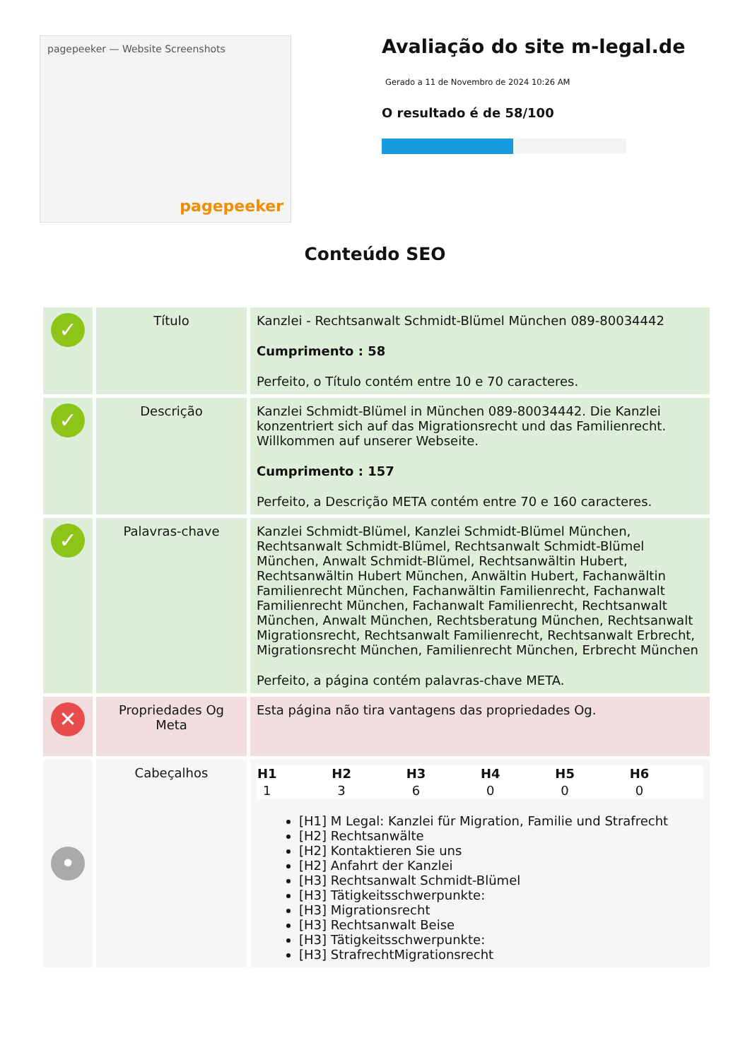pagepeeker — Website Screenshots
pagepeeker
Avaliação do site m-legal.de
Gerado a 11 de Novembro de 2024 10:26 AM
O resultado é de 58/100
Conteúdo SEO
| ✓ | Título | Kanzlei - Rechtsanwalt Schmidt-Blümel München 089-80034442 Cumprimento : 58 Perfeito, o Título contém entre 10 e 70 caracteres. |
| ✓ | Descrição | Kanzlei Schmidt-Blümel in München 089-80034442. Die Kanzlei konzentriert sich auf das Migrationsrecht und das Familienrecht. Willkommen auf unserer Webseite. Cumprimento : 157 Perfeito, a Descrição META contém entre 70 e 160 caracteres. |
| ✓ | Palavras-chave | Kanzlei Schmidt-Blümel, Kanzlei Schmidt-Blümel München, Rechtsanwalt Schmidt-Blümel, Rechtsanwalt Schmidt-Blümel München, Anwalt Schmidt-Blümel, Rechtsanwältin Hubert, Rechtsanwältin Hubert München, Anwältin Hubert, Fachanwältin Familienrecht München, Fachanwältin Familienrecht, Fachanwalt Familienrecht München, Fachanwalt Familienrecht, Rechtsanwalt München, Anwalt München, Rechtsberatung München, Rechtsanwalt Migrationsrecht, Rechtsanwalt Familienrecht, Rechtsanwalt Erbrecht, Migrationsrecht München, Familienrecht München, Erbrecht München Perfeito, a página contém palavras-chave META. |
| ✕ | Propriedades Og Meta | Esta página não tira vantagens das propriedades Og. |
| • | Cabeçalhos | / H1 / H2 / H3 / H4 / H5 / H6 / / --- / --- / --- / --- / --- / --- / / 1 / 3 / 6 / 0 / 0 / 0 / [H1] M Legal: Kanzlei für Migration, Familie und Strafrecht [H2] Rechtsanwälte [H2] Kontaktieren Sie uns [H2] Anfahrt der Kanzlei [H3] Rechtsanwalt Schmidt-Blümel [H3] Tätigkeitsschwerpunkte: [H3] Migrationsrecht [H3] Rechtsanwalt Beise [H3] Tätigkeitsschwerpunkte: [H3] StrafrechtMigrationsrecht |